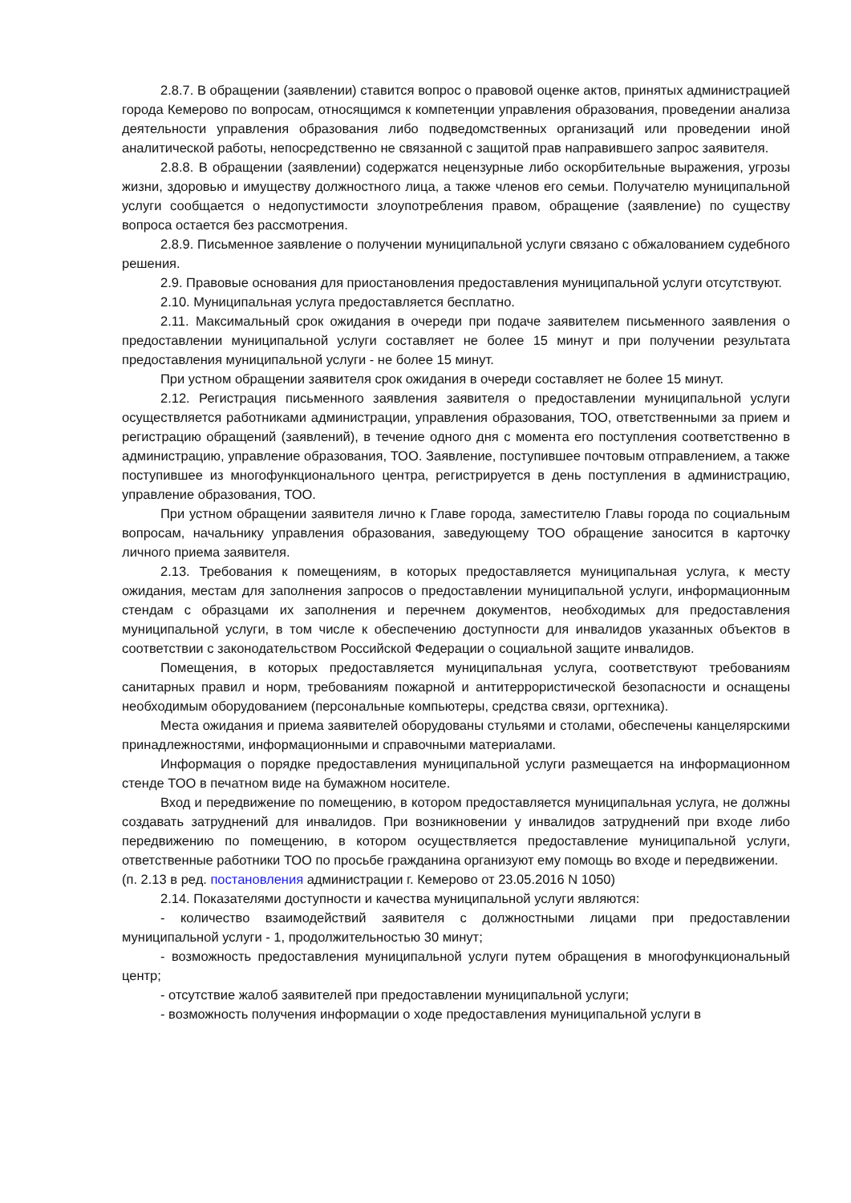2.8.7. В обращении (заявлении) ставится вопрос о правовой оценке актов, принятых администрацией города Кемерово по вопросам, относящимся к компетенции управления образования, проведении анализа деятельности управления образования либо подведомственных организаций или проведении иной аналитической работы, непосредственно не связанной с защитой прав направившего запрос заявителя.
2.8.8. В обращении (заявлении) содержатся нецензурные либо оскорбительные выражения, угрозы жизни, здоровью и имуществу должностного лица, а также членов его семьи. Получателю муниципальной услуги сообщается о недопустимости злоупотребления правом, обращение (заявление) по существу вопроса остается без рассмотрения.
2.8.9. Письменное заявление о получении муниципальной услуги связано с обжалованием судебного решения.
2.9. Правовые основания для приостановления предоставления муниципальной услуги отсутствуют.
2.10. Муниципальная услуга предоставляется бесплатно.
2.11. Максимальный срок ожидания в очереди при подаче заявителем письменного заявления о предоставлении муниципальной услуги составляет не более 15 минут и при получении результата предоставления муниципальной услуги - не более 15 минут.
При устном обращении заявителя срок ожидания в очереди составляет не более 15 минут.
2.12. Регистрация письменного заявления заявителя о предоставлении муниципальной услуги осуществляется работниками администрации, управления образования, ТОО, ответственными за прием и регистрацию обращений (заявлений), в течение одного дня с момента его поступления соответственно в администрацию, управление образования, ТОО. Заявление, поступившее почтовым отправлением, а также поступившее из многофункционального центра, регистрируется в день поступления в администрацию, управление образования, ТОО.
При устном обращении заявителя лично к Главе города, заместителю Главы города по социальным вопросам, начальнику управления образования, заведующему ТОО обращение заносится в карточку личного приема заявителя.
2.13. Требования к помещениям, в которых предоставляется муниципальная услуга, к месту ожидания, местам для заполнения запросов о предоставлении муниципальной услуги, информационным стендам с образцами их заполнения и перечнем документов, необходимых для предоставления муниципальной услуги, в том числе к обеспечению доступности для инвалидов указанных объектов в соответствии с законодательством Российской Федерации о социальной защите инвалидов.
Помещения, в которых предоставляется муниципальная услуга, соответствуют требованиям санитарных правил и норм, требованиям пожарной и антитеррористической безопасности и оснащены необходимым оборудованием (персональные компьютеры, средства связи, оргтехника).
Места ожидания и приема заявителей оборудованы стульями и столами, обеспечены канцелярскими принадлежностями, информационными и справочными материалами.
Информация о порядке предоставления муниципальной услуги размещается на информационном стенде ТОО в печатном виде на бумажном носителе.
Вход и передвижение по помещению, в котором предоставляется муниципальная услуга, не должны создавать затруднений для инвалидов. При возникновении у инвалидов затруднений при входе либо передвижению по помещению, в котором осуществляется предоставление муниципальной услуги, ответственные работники ТОО по просьбе гражданина организуют ему помощь во входе и передвижении.
(п. 2.13 в ред. постановления администрации г. Кемерово от 23.05.2016 N 1050)
2.14. Показателями доступности и качества муниципальной услуги являются:
- количество взаимодействий заявителя с должностными лицами при предоставлении муниципальной услуги - 1, продолжительностью 30 минут;
- возможность предоставления муниципальной услуги путем обращения в многофункциональный центр;
- отсутствие жалоб заявителей при предоставлении муниципальной услуги;
- возможность получения информации о ходе предоставления муниципальной услуги в